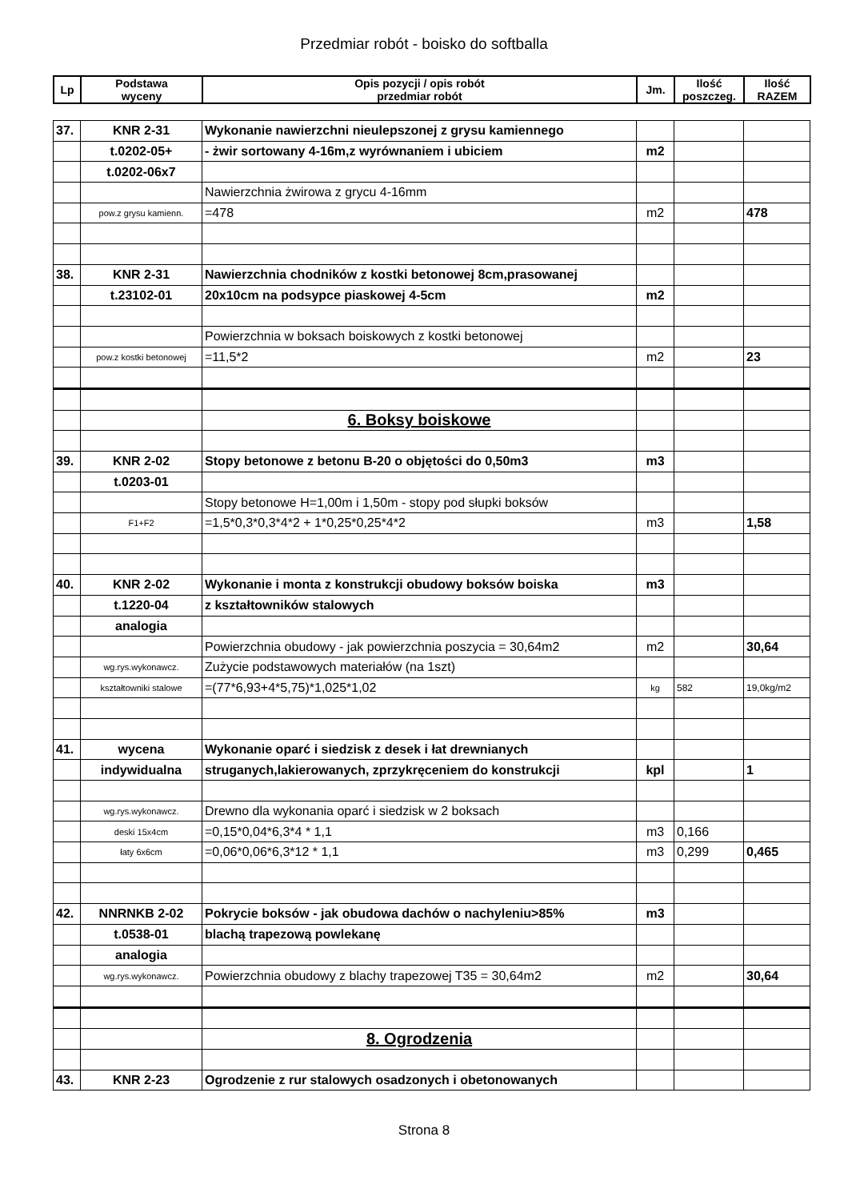Przedmiar robót - boisko do softballa
| Lp | Podstawa wyceny | Opis pozycji / opis robót przedmiar robót | Jm. | Ilość poszczeg. | Ilość RAZEM |
| --- | --- | --- | --- | --- | --- |
| 37. | KNR 2-31 | Wykonanie nawierzchni nieulepszonej z grysu kamiennego | | | |
| | t.0202-05+ | - żwir sortowany 4-16m,z wyrównaniem i ubiciem | m2 | | |
| | t.0202-06x7 | | | | |
| | | Nawierzchnia żwirowa z grycu 4-16mm | | | |
| | pow.z grysu kamienn. | =478 | m2 | | 478 |
| 38. | KNR 2-31 | Nawierzchnia chodników z kostki betonowej 8cm,prasowanej | | | |
| | t.23102-01 | 20x10cm na podsypce piaskowej 4-5cm | m2 | | |
| | | Powierzchnia w boksach boiskowych z kostki betonowej | | | |
| | pow.z kostki betonowej | =11,5*2 | m2 | | 23 |
| | | 6. Boksy boiskowe | | | |
| 39. | KNR 2-02 | Stopy betonowe z betonu B-20 o objętości do 0,50m3 | m3 | | |
| | t.0203-01 | | | | |
| | | Stopy betonowe H=1,00m i 1,50m - stopy pod słupki boksów | | | |
| | F1+F2 | =1,5*0,3*0,3*4*2 + 1*0,25*0,25*4*2 | m3 | | 1,58 |
| 40. | KNR 2-02 | Wykonanie i monta z konstrukcji obudowy boksów boiska | m3 | | |
| | t.1220-04 | z kształtowników stalowych | | | |
| | analogia | | | | |
| | | Powierzchnia obudowy - jak powierzchnia poszycia = 30,64m2 | m2 | | 30,64 |
| | wg.rys.wykonawcz. | Zużycie podstawowych materiałów (na 1szt) | | | |
| | kształtowniki stalowe | =(77*6,93+4*5,75)*1,025*1,02 | kg | 582 | 19,0kg/m2 |
| 41. | wycena | Wykonanie oparć i siedzisk z desek i łat drewnianych | | | |
| | indywidualna | struganych,lakierowanych, zprzykręceniem do konstrukcji | kpl | | 1 |
| | wg.rys.wykonawcz. | Drewno dla wykonania oparć i siedzisk w 2 boksach | | | |
| | deski 15x4cm | =0,15*0,04*6,3*4 * 1,1 | m3 | 0,166 | |
| | łaty 6x6cm | =0,06*0,06*6,3*12 * 1,1 | m3 | 0,299 | 0,465 |
| 42. | NNRNKB 2-02 | Pokrycie boksów - jak obudowa dachów o nachyleniu>85% | m3 | | |
| | t.0538-01 | blachą trapezową powlekanę | | | |
| | analogia | | | | |
| | wg.rys.wykonawcz. | Powierzchnia obudowy z blachy trapezowej T35 = 30,64m2 | m2 | | 30,64 |
| | | 8. Ogrodzenia | | | |
| 43. | KNR 2-23 | Ogrodzenie z rur stalowych osadzonych i obetonowanych | | | |
Strona 8